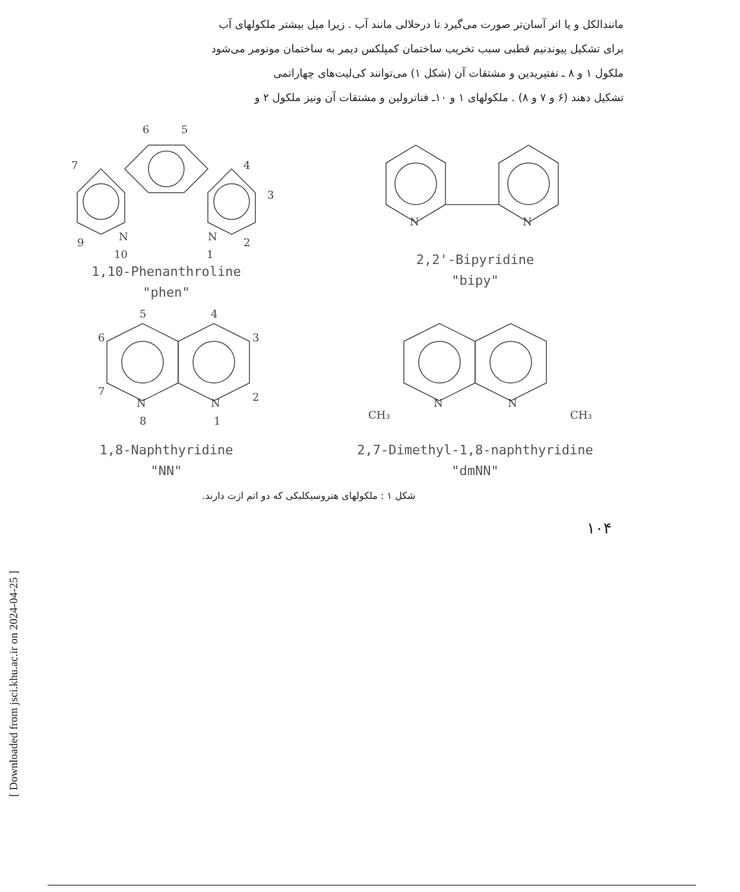مانندالکل و یا اتر آسان‌تر صورت می‌گیرد تا درحلالی مانند آب . زیرا میل بیشتر ملکولهای آب
برای تشکیل پیوندنیم قطبی سبب تخریب ساختمان کمپلکس دیمر به ساختمان مونومر می‌شود
ملکول ۱ و ۸ ـ نفتیریدین و مشتقات آن (شکل ۱) می‌توانند کی‌لیت‌های چهاراتمی
تشکیل دهند (۶ و ۷ و ۸) . ملکولهای ۱ و ۱۰ـ فناترولین و مشتقات آن ونیز ملکول ۲ و
6
5
4
3
2
N
1
N
10
9
7
1,10-Phenanthroline
"phen"
N
N
2,2'-Bipyridine
"bipy"
5
4
6
3
7
N
8
N
1
2
1,8-Naphthyridine
"NN"
N
N
CH₃
CH₃
2,7-Dimethyl-1,8-naphthyridine
"dmNN"
شکل ۱ : ملکولهای هتروسیکلیکی که دو اتم ازت دارند.
۱۰۴
[ Downloaded from jsci.khu.ac.ir on 2024-04-25 ]